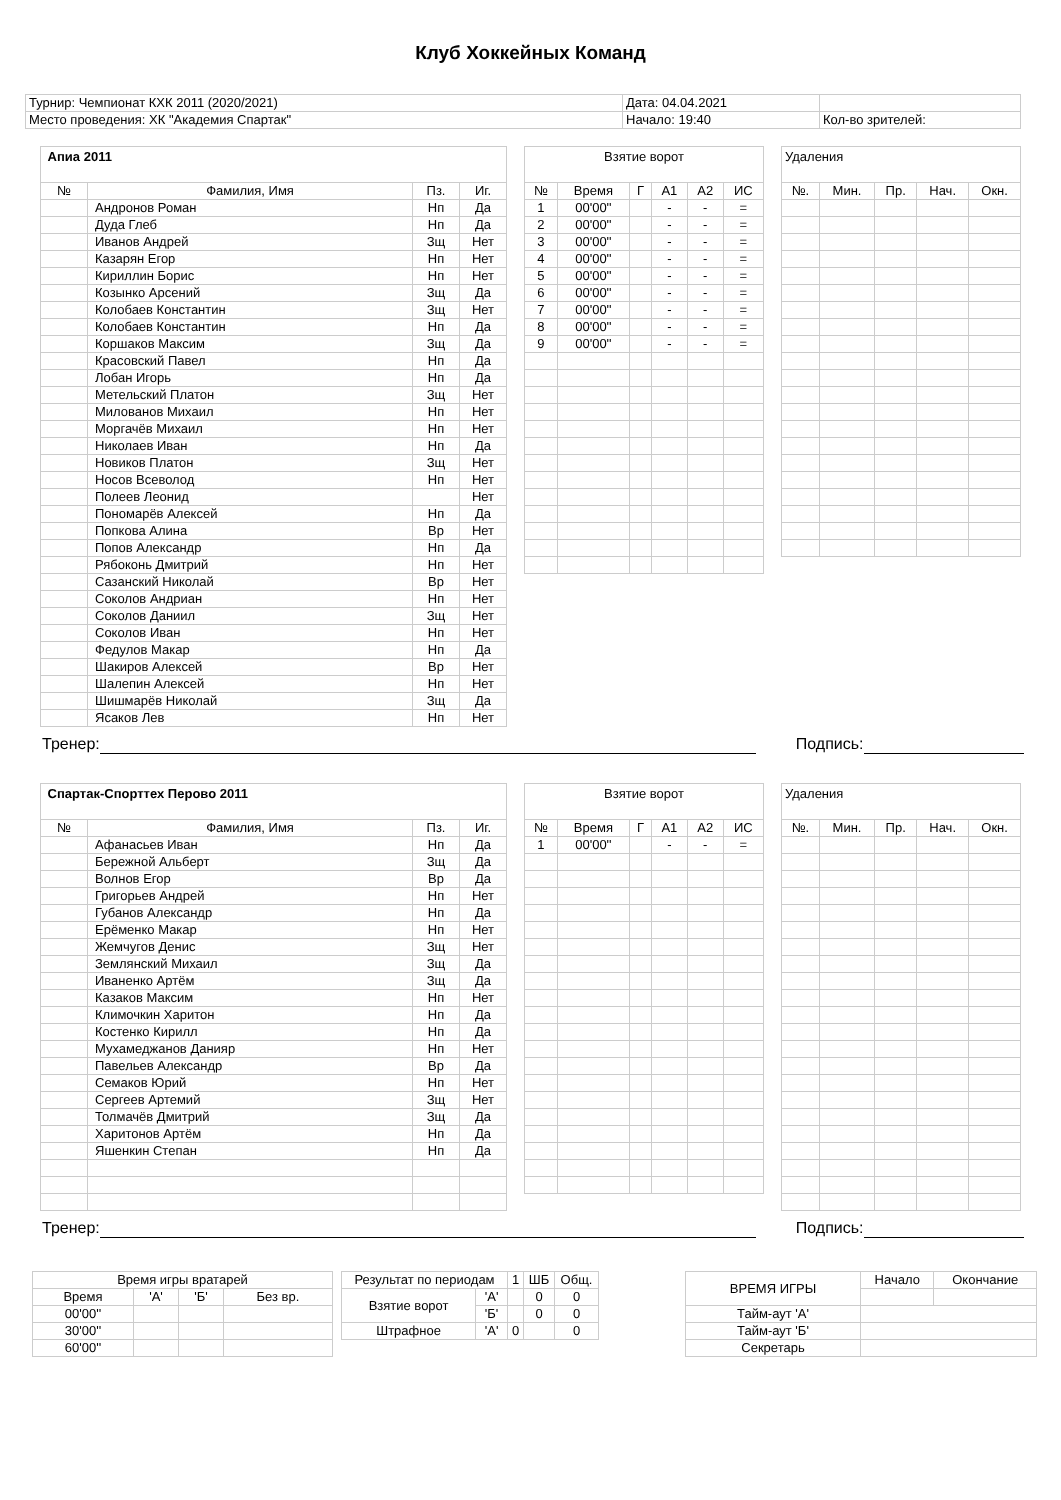Клуб Хоккейных Команд
| Турнир: Чемпионат КХК 2011 (2020/2021) | Дата: 04.04.2021 | |
| Место проведения: ХК "Академия Спартак" | Начало: 19:40 | Кол-во зрителей: |
| Апиа 2011 | | | |
| № | Фамилия, Имя | Пз. | Иг. |
| | Андронов Роман | Нп | Да |
| | Дуда Глеб | Нп | Да |
| | Иванов Андрей | Зщ | Нет |
| | Казарян Егор | Нп | Нет |
| | Кириллин Борис | Нп | Нет |
| | Козынко Арсений | Зщ | Да |
| | Колобаев Константин | Зщ | Нет |
| | Колобаев Константин | Нп | Да |
| | Коршаков Максим | Зщ | Да |
| | Красовский Павел | Нп | Да |
| | Лобан Игорь | Нп | Да |
| | Метельский Платон | Зщ | Нет |
| | Милованов Михаил | Нп | Нет |
| | Моргачёв Михаил | Нп | Нет |
| | Николаев Иван | Нп | Да |
| | Новиков Платон | Зщ | Нет |
| | Носов Всеволод | Нп | Нет |
| | Полеев Леонид | | Нет |
| | Пономарёв Алексей | Нп | Да |
| | Попкова Алина | Вр | Нет |
| | Попов Александр | Нп | Да |
| | Рябоконь Дмитрий | Нп | Нет |
| | Сазанский Николай | Вр | Нет |
| | Соколов Андриан | Нп | Нет |
| | Соколов Даниил | Зщ | Нет |
| | Соколов Иван | Нп | Нет |
| | Федулов Макар | Нп | Да |
| | Шакиров Алексей | Вр | Нет |
| | Шалепин Алексей | Нп | Нет |
| | Шишмарёв Николай | Зщ | Да |
| | Ясаков Лев | Нп | Нет |
| Взятие ворот | | | | | |
| № | Время | Г | А1 | А2 | ИС |
| 1 | 00'00'' | | - | - | = |
| 2 | 00'00'' | | - | - | = |
| 3 | 00'00'' | | - | - | = |
| 4 | 00'00'' | | - | - | = |
| 5 | 00'00'' | | - | - | = |
| 6 | 00'00'' | | - | - | = |
| 7 | 00'00'' | | - | - | = |
| 8 | 00'00'' | | - | - | = |
| 9 | 00'00'' | | - | - | = |
| Удаления | | | | |
| №. | Мин. | Пр. | Нач. | Окн. |
Тренер: Подпись:
| Спартак-Спорттех Перово 2011 | | | |
| № | Фамилия, Имя | Пз. | Иг. |
| | Афанасьев Иван | Нп | Да |
| | Бережной Альберт | Зщ | Да |
| | Волнов Егор | Вр | Да |
| | Григорьев Андрей | Нп | Нет |
| | Губанов Александр | Нп | Да |
| | Ерёменко Макар | Нп | Нет |
| | Жемчугов Денис | Зщ | Нет |
| | Землянский Михаил | Зщ | Да |
| | Иваненко Артём | Зщ | Да |
| | Казаков Максим | Нп | Нет |
| | Климочкин Харитон | Нп | Да |
| | Костенко Кирилл | Нп | Да |
| | Мухамеджанов Данияр | Нп | Нет |
| | Павельев Александр | Вр | Да |
| | Семаков Юрий | Нп | Нет |
| | Сергеев Артемий | Зщ | Нет |
| | Толмачёв Дмитрий | Зщ | Да |
| | Харитонов Артём | Нп | Да |
| | Яшенкин Степан | Нп | Да |
| Взятие ворот | | | | | |
| № | Время | Г | А1 | А2 | ИС |
| 1 | 00'00'' | | - | - | = |
| Удаления | | | | |
| №. | Мин. | Пр. | Нач. | Окн. |
Тренер: Подпись:
| Время игры вратарей | | | |
| Время | 'А' | 'Б' | Без вр. |
| 00'00'' | | | |
| 30'00'' | | | |
| 60'00'' | | | |
| Результат по периодам | | 1 | ШБ | Общ. |
| Взятие ворот | 'А' | | 0 | 0 |
| | 'Б' | | 0 | 0 |
| Штрафное | 'А' | 0 | | 0 |
| ВРЕМЯ ИГРЫ | Начало | Окончание |
| Тайм-аут 'А' | | |
| Тайм-аут 'Б' | | |
| Секретарь | | |